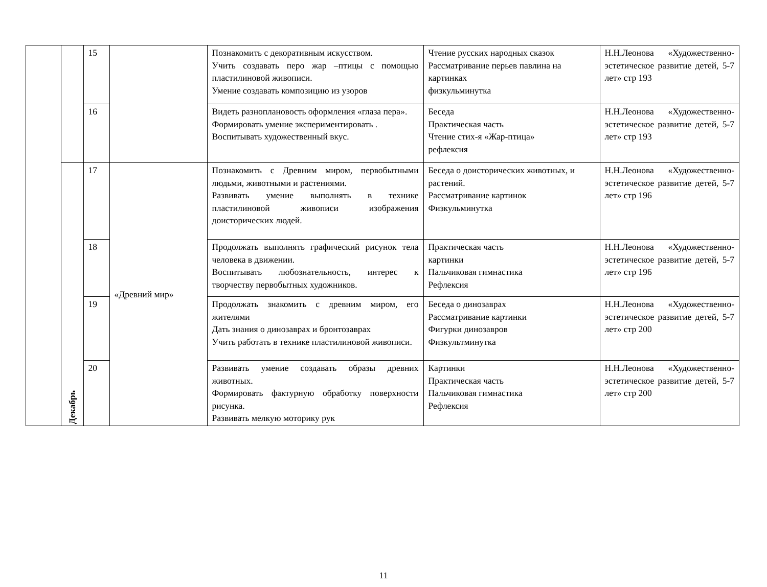| | | 15 | | Познакомить с декоративным искусством. Учить создавать перо жар –птицы с помощью пластилиновой живописи. Умение создавать композицию из узоров | Чтение русских народных сказок Рассматривание перьев павлина на картинках физкульминутка | Н.Н.Леонова «Художественно-эстетическое развитие детей, 5-7 лет» стр 193 |
| | | 16 | | Видеть разноплановость оформления «глаза пера». Формировать умение экспериментировать . Воспитывать художественный вкус. | Беседа Практическая часть Чтение стих-я «Жар-птица» рефлексия | Н.Н.Леонова «Художественно-эстетическое развитие детей, 5-7 лет» стр 193 |
| | Декабрь | 17 | «Древний мир» | Познакомить с Древним миром, первобытными людьми, животными и растениями. Развивать умение выполнять в технике пластилиновой живописи изображения доисторических людей. | Беседа о доисторических животных, и растений. Рассматривание картинок Физкульминутка | Н.Н.Леонова «Художественно-эстетическое развитие детей, 5-7 лет» стр 196 |
| | | 18 | | Продолжать выполнять графический рисунок тела человека в движении. Воспитывать любознательность, интерес к творчеству первобытных художников. | Практическая часть картинки Пальчиковая гимнастика Рефлексия | Н.Н.Леонова «Художественно-эстетическое развитие детей, 5-7 лет» стр 196 |
| | | 19 | | Продолжать знакомить с древним миром, его жителями Дать знания о динозаврах и бронтозаврах Учить работать в технике пластилиновой живописи. | Беседа о динозаврах Рассматривание картинки Фигурки динозавров Физкультминутка | Н.Н.Леонова «Художественно-эстетическое развитие детей, 5-7 лет» стр 200 |
| | | 20 | | Развивать умение создавать образы древних животных. Формировать фактурную обработку поверхности рисунка. Развивать мелкую моторику рук | Картинки Практическая часть Пальчиковая гимнастика Рефлексия | Н.Н.Леонова «Художественно-эстетическое развитие детей, 5-7 лет» стр 200 |
11